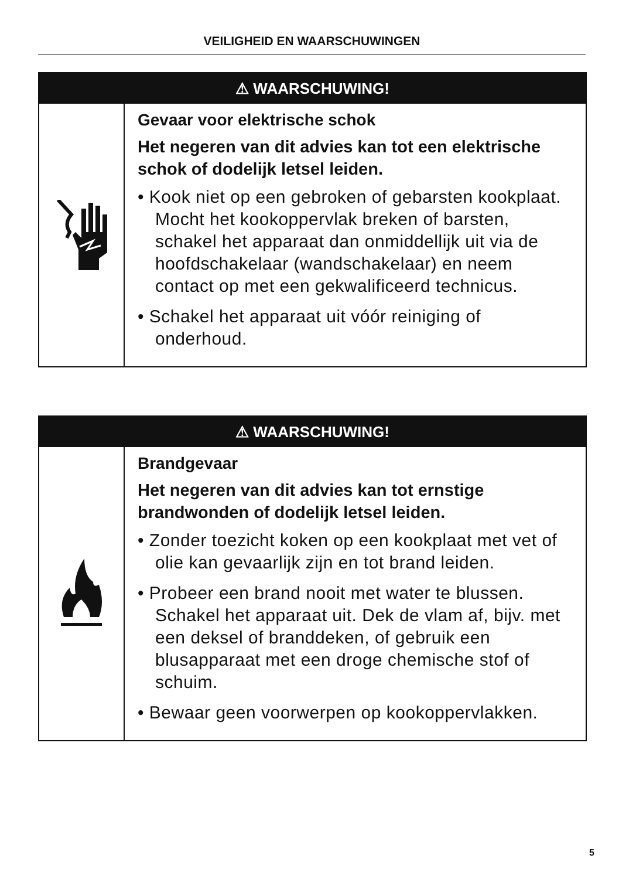VEILIGHEID EN WAARSCHUWINGEN
⚠ WAARSCHUWING!
Gevaar voor elektrische schok
Het negeren van dit advies kan tot een elektrische schok of dodelijk letsel leiden.
• Kook niet op een gebroken of gebarsten kookplaat. Mocht het kookoppervlak breken of barsten, schakel het apparaat dan onmiddellijk uit via de hoofdschakelaar (wandschakelaar) en neem contact op met een gekwalificeerd technicus.
• Schakel het apparaat uit vóór reiniging of onderhoud.
⚠ WAARSCHUWING!
Brandgevaar
Het negeren van dit advies kan tot ernstige brandwonden of dodelijk letsel leiden.
• Zonder toezicht koken op een kookplaat met vet of olie kan gevaarlijk zijn en tot brand leiden.
• Probeer een brand nooit met water te blussen. Schakel het apparaat uit. Dek de vlam af, bijv. met een deksel of branddeken, of gebruik een blusapparaat met een droge chemische stof of schuim.
• Bewaar geen voorwerpen op kookoppervlakken.
5